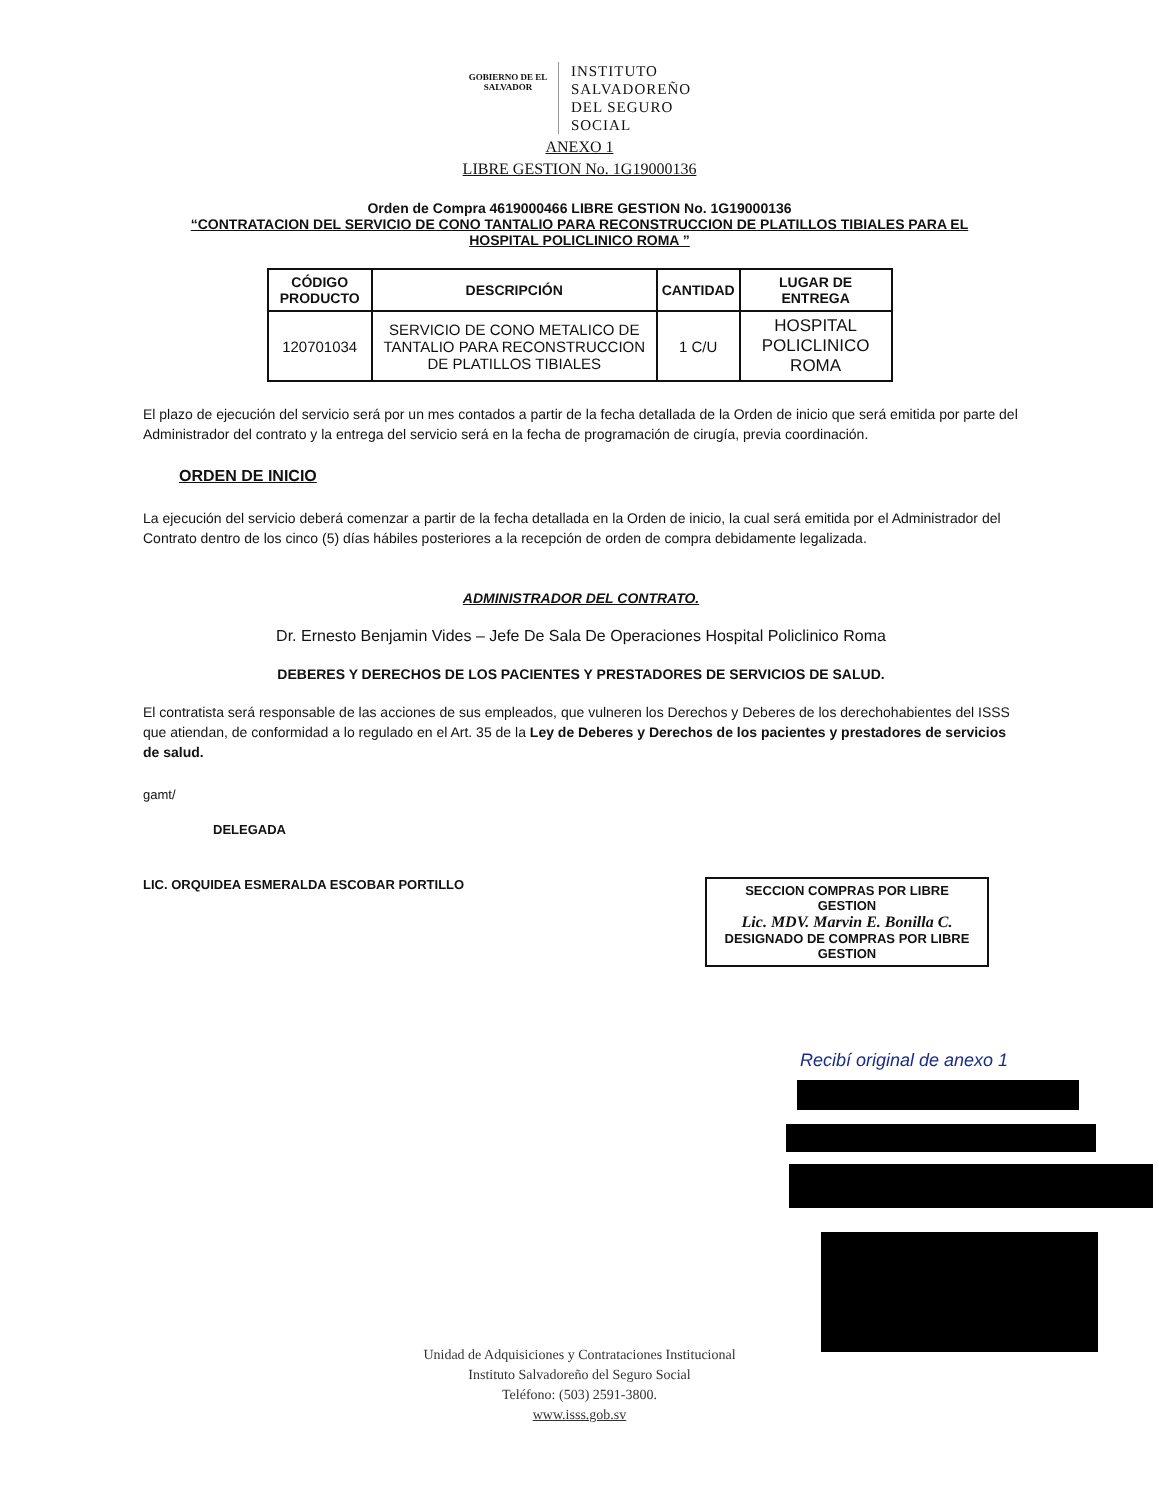GOBIERNO DE EL SALVADOR
INSTITUTO
SALVADOREÑO
DEL SEGURO
SOCIAL
ANEXO 1
LIBRE GESTION No. 1G19000136
Orden de Compra 4619000466 LIBRE GESTION No. 1G19000136
“CONTRATACION DEL SERVICIO DE CONO TANTALIO PARA RECONSTRUCCION DE PLATILLOS TIBIALES PARA EL
HOSPITAL POLICLINICO ROMA ”
| CÓDIGO PRODUCTO | DESCRIPCIÓN | CANTIDAD | LUGAR DE ENTREGA |
| --- | --- | --- | --- |
| 120701034 | SERVICIO DE CONO METALICO DE TANTALIO PARA RECONSTRUCCION DE PLATILLOS TIBIALES | 1 C/U | HOSPITAL POLICLINICO ROMA |
El plazo de ejecución del servicio será por un mes contados a partir de la fecha detallada de la Orden de inicio que será emitida por parte del Administrador del contrato y la entrega del servicio será en la fecha de programación de cirugía, previa coordinación.
ORDEN DE INICIO
La ejecución del servicio deberá comenzar a partir de la fecha detallada en la Orden de inicio, la cual será emitida por el Administrador del Contrato dentro de los cinco (5) días hábiles posteriores a la recepción de orden de compra debidamente legalizada.
ADMINISTRADOR DEL CONTRATO.
Dr. Ernesto Benjamin Vides – Jefe De Sala De Operaciones Hospital Policlinico Roma
DEBERES Y DERECHOS DE LOS PACIENTES Y PRESTADORES DE SERVICIOS DE SALUD.
El contratista será responsable de las acciones de sus empleados, que vulneren los Derechos y Deberes de los derechohabientes del ISSS que atiendan, de conformidad a lo regulado en el Art. 35 de la Ley de Deberes y Derechos de los pacientes y prestadores de servicios de salud.
gamt/
DELEGADA
LIC. ORQUIDEA ESMERALDA ESCOBAR PORTILLO
SECCION COMPRAS POR LIBRE GESTION
Lic. MDV. Marvin E. Bonilla C.
DESIGNADO DE COMPRAS POR LIBRE GESTION
Recibí original de anexo 1
Unidad de Adquisiciones y Contrataciones Institucional
Instituto Salvadoreño del Seguro Social
Teléfono: (503) 2591-3800.
www.isss.gob.sv